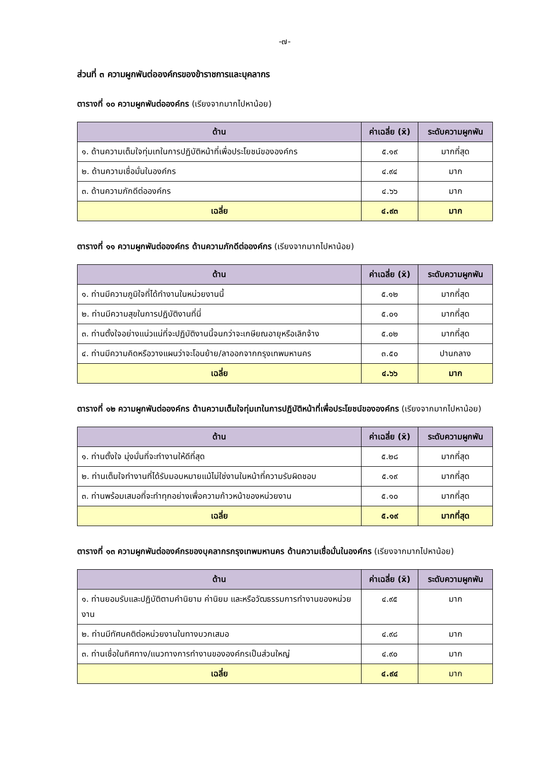-๗-
ส่วนที่ ๓ ความผูกพันต่อองค์กรของข้าราชการและบุคลากร
ตารางที่ ๑๐ ความผูกพันต่อองค์กร (เรียงจากมากไปหาน้อย)
| ด้าน | ค่าเฉลี่ย (x̄) | ระดับความผูกพัน |
| --- | --- | --- |
| ๑. ด้านความเต็มใจทุ่มเทในการปฏิบัติหน้าที่เพื่อประโยชน์ขององค์กร | ๕.๑๙ | มากที่สุด |
| ๒. ด้านความเชื่อมั่นในองค์กร | ๔.๙๔ | มาก |
| ๓. ด้านความภักดีต่อองค์กร | ๔.๖๖ | มาก |
| เฉลี่ย | ๔.๙๓ | มาก |
ตารางที่ ๑๑ ความผูกพันต่อองค์กร ด้านความภักดีต่อองค์กร (เรียงจากมากไปหาน้อย)
| ด้าน | ค่าเฉลี่ย (x̄) | ระดับความผูกพัน |
| --- | --- | --- |
| ๑. ท่านมีความภูมิใจที่ได้ทำงานในหน่วยงานนี้ | ๕.๑๒ | มากที่สุด |
| ๒. ท่านมีความสุขในการปฏิบัติงานที่นี่ | ๕.๐๑ | มากที่สุด |
| ๓. ท่านตั้งใจอย่างแน่วแน่ที่จะปฏิบัติงานนี้จนกว่าจะเกษียณอายุหรือเลิกจ้าง | ๕.๐๒ | มากที่สุด |
| ๔. ท่านมีความคิดหรือวางแผนว่าจะโอนย้าย/ลาออกจากกรุงเทพมหานคร | ๓.๕๐ | ปานกลาง |
| เฉลี่ย | ๔.๖๖ | มาก |
ตารางที่ ๑๒ ความผูกพันต่อองค์กร ด้านความเต็มใจทุ่มเทในการปฏิบัติหน้าที่เพื่อประโยชน์ขององค์กร (เรียงจากมากไปหาน้อย)
| ด้าน | ค่าเฉลี่ย (x̄) | ระดับความผูกพัน |
| --- | --- | --- |
| ๑. ท่านตั้งใจ มุ่งมั่นที่จะทำงานให้ดีที่สุด | ๕.๒๘ | มากที่สุด |
| ๒. ท่านเต็มใจทำงานที่ได้รับมอบหมายแม้ไม่ใช่งานในหน้าที่ความรับผิดชอบ | ๕.๑๙ | มากที่สุด |
| ๓. ท่านพร้อมเสมอที่จะทำทุกอย่างเพื่อความก้าวหน้าของหน่วยงาน | ๕.๑๐ | มากที่สุด |
| เฉลี่ย | ๕.๑๙ | มากที่สุด |
ตารางที่ ๑๓ ความผูกพันต่อองค์กรของบุคลากรกรุงเทพมหานคร ด้านความเชื่อมั่นในองค์กร (เรียงจากมากไปหาน้อย)
| ด้าน | ค่าเฉลี่ย (x̄) | ระดับความผูกพัน |
| --- | --- | --- |
| ๑. ท่านยอมรับและปฏิบัติตามคำนิยาม ค่านิยม และหรือวัฒธรรมการทำงานของหน่วยงาน | ๔.๙๕ | มาก |
| ๒. ท่านมีทัศนคติต่อหน่วยงานในทางบวกเสมอ | ๔.๙๘ | มาก |
| ๓. ท่านเชื่อในทิศทาง/แนวทางการทำงานขององค์กรเป็นส่วนใหญ่ | ๔.๙๐ | มาก |
| เฉลี่ย | ๔.๙๔ | มาก |